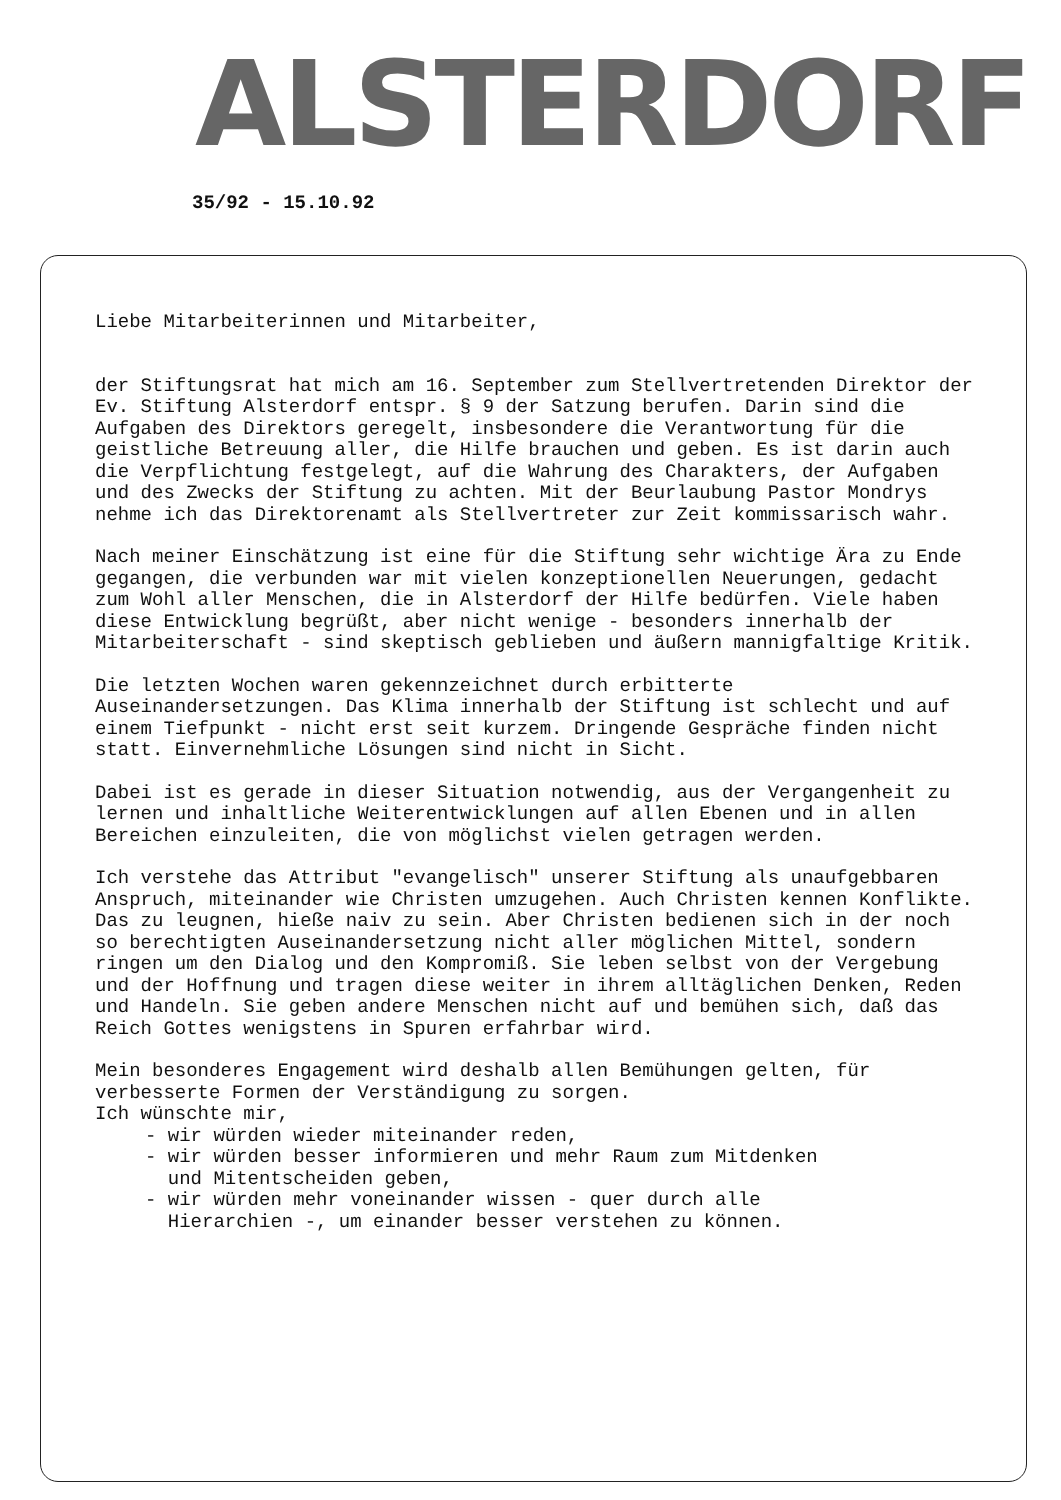ALSTERDORF
35/92 - 15.10.92
Liebe Mitarbeiterinnen und Mitarbeiter,
der Stiftungsrat hat mich am 16. September zum Stellvertretenden Direktor der Ev. Stiftung Alsterdorf entspr. § 9 der Satzung berufen. Darin sind die Aufgaben des Direktors geregelt, insbesondere die Verantwortung für die geistliche Betreuung aller, die Hilfe brauchen und geben. Es ist darin auch die Verpflichtung festgelegt, auf die Wahrung des Charakters, der Aufgaben und des Zwecks der Stiftung zu achten. Mit der Beurlaubung Pastor Mondrys nehme ich das Direktorenamt als Stellvertreter zur Zeit kommissarisch wahr.
Nach meiner Einschätzung ist eine für die Stiftung sehr wichtige Ära zu Ende gegangen, die verbunden war mit vielen konzeptionellen Neuerungen, gedacht zum Wohl aller Menschen, die in Alsterdorf der Hilfe bedürfen. Viele haben diese Entwicklung begrüßt, aber nicht wenige - besonders innerhalb der Mitarbeiterschaft - sind skeptisch geblieben und äußern mannigfaltige Kritik.
Die letzten Wochen waren gekennzeichnet durch erbitterte Auseinandersetzungen. Das Klima innerhalb der Stiftung ist schlecht und auf einem Tiefpunkt - nicht erst seit kurzem. Dringende Gespräche finden nicht statt. Einvernehmliche Lösungen sind nicht in Sicht.
Dabei ist es gerade in dieser Situation notwendig, aus der Vergangenheit zu lernen und inhaltliche Weiterentwicklungen auf allen Ebenen und in allen Bereichen einzuleiten, die von möglichst vielen getragen werden.
Ich verstehe das Attribut "evangelisch" unserer Stiftung als unaufgebbaren Anspruch, miteinander wie Christen umzugehen. Auch Christen kennen Konflikte. Das zu leugnen, hieße naiv zu sein. Aber Christen bedienen sich in der noch so berechtigten Auseinandersetzung nicht aller möglichen Mittel, sondern ringen um den Dialog und den Kompromiß. Sie leben selbst von der Vergebung und der Hoffnung und tragen diese weiter in ihrem alltäglichen Denken, Reden und Handeln. Sie geben andere Menschen nicht auf und bemühen sich, daß das Reich Gottes wenigstens in Spuren erfahrbar wird.
Mein besonderes Engagement wird deshalb allen Bemühungen gelten, für verbesserte Formen der Verständigung zu sorgen.
Ich wünschte mir,
- wir würden wieder miteinander reden,
- wir würden besser informieren und mehr Raum zum Mitdenken
und Mitentscheiden geben,
- wir würden mehr voneinander wissen - quer durch alle
Hierarchien -, um einander besser verstehen zu können.